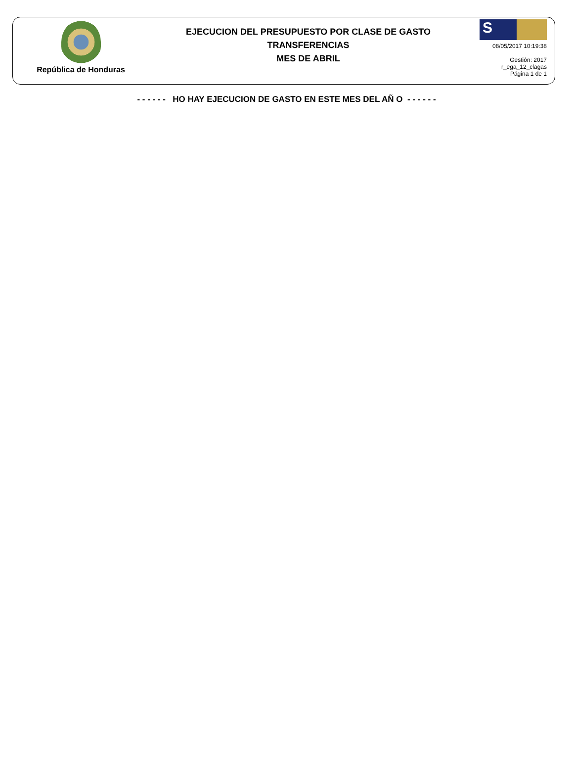República de Honduras
EJECUCION DEL PRESUPUESTO POR CLASE DE GASTO
TRANSFERENCIAS
MES DE ABRIL
S
08/05/2017 10:19:38
Gestión: 2017
r_ega_12_clagas
Página 1 de 1
- - - - - - HO HAY EJECUCION DE GASTO EN ESTE MES DEL AÑ O - - - - - -